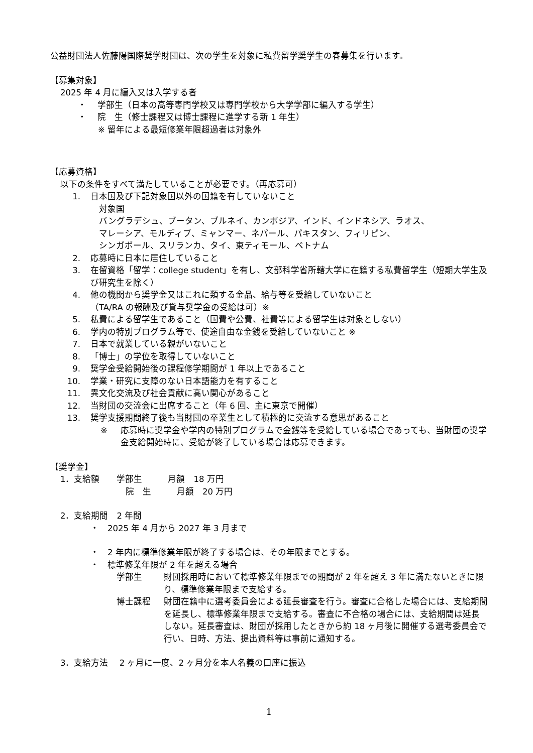公益財団法人佐藤陽国際奨学財団は、次の学生を対象に私費留学奨学生の春募集を行います。
【募集対象】
2025 年 4 月に編入又は入学する者
・　 学部生（日本の高等専門学校又は専門学校から大学学部に編入する学生）
・　 院　生（修士課程又は博士課程に進学する新 1 年生）
※ 留年による最短修業年限超過者は対象外
【応募資格】
以下の条件をすべて満たしていることが必要です。（再応募可）
1. 日本国及び下記対象国以外の国籍を有していないこと
　対象国
　バングラデシュ、ブータン、ブルネイ、カンボジア、インド、インドネシア、ラオス、
　マレーシア、モルディブ、ミャンマー、ネパール、パキスタン、フィリピン、
　シンガポール、スリランカ、タイ、東ティモール、ベトナム
2. 応募時に日本に居住していること
3. 在留資格「留学：college student」を有し、文部科学省所轄大学に在籍する私費留学生（短期大学生及び研究生を除く）
4. 他の機関から奨学金又はこれに類する金品、給与等を受給していないこと
（TA/RA の報酬及び貸与奨学金の受給は可）※
5. 私費による留学生であること（国費や公費、社費等による留学生は対象としない）
6. 学内の特別プログラム等で、使途自由な金銭を受給していないこと ※
7. 日本で就業している親がいないこと
8. 「博士」の学位を取得していないこと
9. 奨学金受給開始後の課程修学期間が 1 年以上であること
10. 学業・研究に支障のない日本語能力を有すること
11. 異文化交流及び社会貢献に高い関心があること
12. 当財団の交流会に出席すること（年 6 回、主に東京で開催）
13. 奨学支援期間終了後も当財団の卒業生として積極的に交流する意思があること
※ 応募時に奨学金や学内の特別プログラムで金銭等を受給している場合であっても、当財団の奨学金支給開始時に、受給が終了している場合は応募できます。
【奨学金】
1．支給額　　学部生　　　月額　18 万円
院　生　　　月額　20 万円
2．支給期間　2 年間
・　2025 年 4 月から 2027 年 3 月まで
・　2 年内に標準修業年限が終了する場合は、その年限までとする。
・　標準修業年限が 2 年を超える場合
学部生 財団採用時において標準修業年限までの期間が 2 年を超え 3 年に満たないときに限り、標準修業年限まで支給する。
博士課程 財団在籍中に選考委員会による延長審査を行う。審査に合格した場合には、支給期間を延長し、標準修業年限まで支給する。審査に不合格の場合には、支給期間は延長しない。延長審査は、財団が採用したときから約 18 ヶ月後に開催する選考委員会で行い、日時、方法、提出資料等は事前に通知する。
3．支給方法　 2 ヶ月に一度、2 ヶ月分を本人名義の口座に振込
1